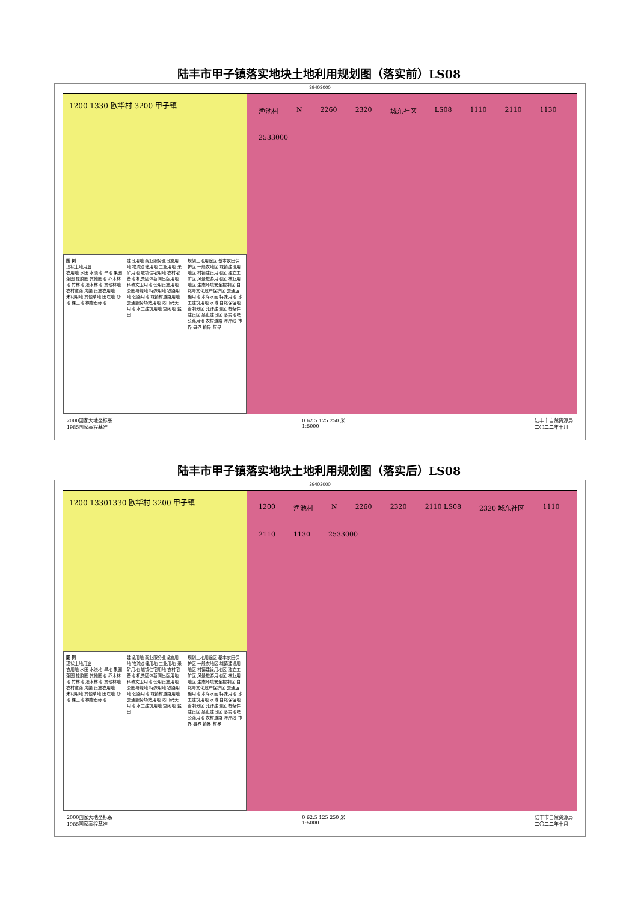陆丰市甲子镇落实地块土地利用规划图（落实前）LS08
39403000
1200 1330 欧华村 3200 甲子镇
图 例
现状土地用途
农用地 水田 水浇地 旱地 果园 茶园 橡胶园 其他园地 乔木林地 竹林地 灌木林地 其他林地 农村道路 沟渠 设施农用地
未利用地 其他草地 田坎地 沙地 裸土地 裸岩石砾地
建设用地 商业服务业设施用地 物流仓储用地 工业用地 采矿用地 城镇住宅用地 农村宅基地 机关团体新闻出版用地 科教文卫用地 公用设施用地 公园与绿地 特殊用地 铁路用地 公路用地 城镇村道路用地 交通服务场站用地 港口码头用地 水工建筑用地 空闲地 盐田
规划土地用途区 基本农田保护区 一般农地区 城镇建设用地区 村镇建设用地区 独立工矿区 风景旅游用地区 林业用地区 生态环境安全控制区 自然与文化遗产保护区 交通运输用地 水库水面 特殊用地 水工建筑用地 水域 自然保留地
管制分区 允许建设区 有条件建设区 禁止建设区 落实地块 公路用地 农村道路 海岸线 市界 县界 镇界 村界
渔池村 N 2260 2320 城东社区 LS08 1110 2110 1130 2533000
2000国家大地坐标系
1985国家高程基准 0 62.5 125 250 米
1:5000 陆丰市自然资源局
二〇二二年十月
陆丰市甲子镇落实地块土地利用规划图（落实后）LS08
39403000
1200 13301330 欧华村 3200 甲子镇
图 例
现状土地用途
农用地 水田 水浇地 旱地 果园 茶园 橡胶园 其他园地 乔木林地 竹林地 灌木林地 其他林地 农村道路 沟渠 设施农用地
未利用地 其他草地 田坎地 沙地 裸土地 裸岩石砾地
建设用地 商业服务业设施用地 物流仓储用地 工业用地 采矿用地 城镇住宅用地 农村宅基地 机关团体新闻出版用地 科教文卫用地 公用设施用地 公园与绿地 特殊用地 铁路用地 公路用地 城镇村道路用地 交通服务场站用地 港口码头用地 水工建筑用地 空闲地 盐田
规划土地用途区 基本农田保护区 一般农地区 城镇建设用地区 村镇建设用地区 独立工矿区 风景旅游用地区 林业用地区 生态环境安全控制区 自然与文化遗产保护区 交通运输用地 水库水面 特殊用地 水工建筑用地 水域 自然保留地
管制分区 允许建设区 有条件建设区 禁止建设区 落实地块 公路用地 农村道路 海岸线 市界 县界 镇界 村界
1200 渔池村 N 2260 2320 2110 LS08 2320 城东社区 1110 2110 1130 2533000
2000国家大地坐标系
1985国家高程基准 0 62.5 125 250 米
1:5000 陆丰市自然资源局
二〇二二年十月